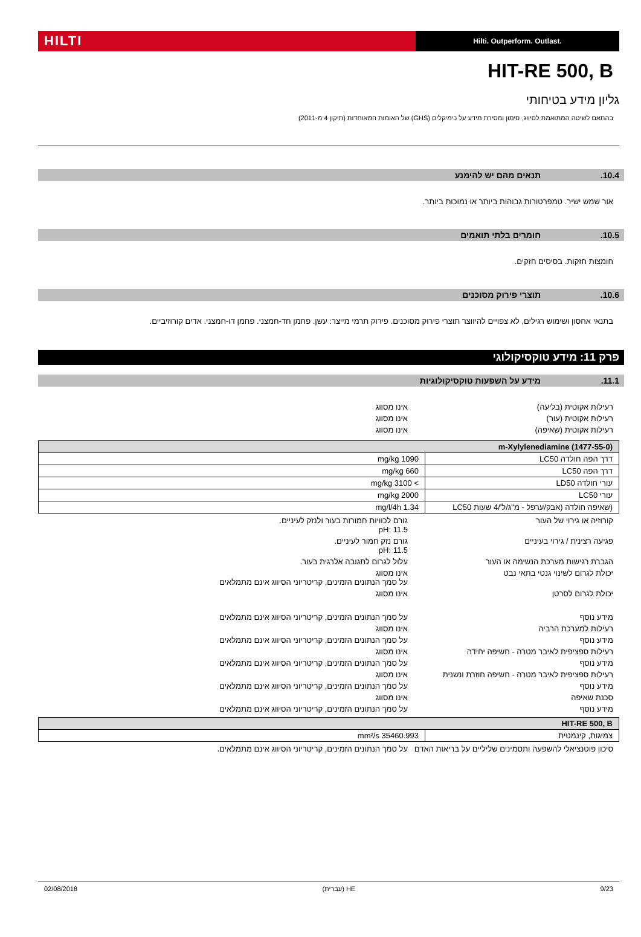HILTI
Hilti. Outperform. Outlast.
HIT-RE 500, B
גליון מידע בטיחותי
בהתאם לשיטה המתואמת לסיווג, סימון ומסירת מידע על כימיקלים (GHS) של האומות המאוחדות (תיקון 4 מ-2011)
10.4. תנאים מהם יש להימנע
אור שמש ישיר. טמפרטורות גבוהות ביותר או נמוכות ביותר.
10.5. חומרים בלתי תואמים
חומצות חזקות. בסיסים חזקים.
10.6. תוצרי פירוק מסוכנים
בתנאי אחסון ושימוש רגילים, לא צפויים להיווצר תוצרי פירוק מסוכנים. פירוק תרמי מייצר: עשן. פחמן חד-חמצני. פחמן דו-חמצני. אדים קורוזיביים.
פרק 11: מידע טוקסיקולוגי
11.1. מידע על השפעות טוקסיקולוגיות
רעילות אקוטית (בליעה) אינו מסווג
רעילות אקוטית (עור) אינו מסווג
רעילות אקוטית (שאיפה) אינו מסווג
| m-Xylylenediamine (1477-55-0) | |
| --- | --- |
| דרך הפה חולדה LC50 | 1090 mg/kg |
| דרך הפה LC50 | 660 mg/kg |
| עורי חולדה LD50 | > 3100 mg/kg |
| עורי LC50 | 2000 mg/kg |
| (שאיפה חולדה (אבק/ערפל - מ"ג/ל'/4 שעות LC50 | 1.34 mg/l/4h |
קורוזיה או גירוי של העור גורם לכוויות חמורות בעור ולנזק לעיניים.
pH: 11.5
פגיעה רצינית / גירוי בעיניים גורם נזק חמור לעיניים.
pH: 11.5
הגברת רגישות מערכת הנשימה או העור עלול לגרום לתגובה אלרגית בעור.
יכולת לגרום לשינוי גנטי בתאי נבט אינו מסווג
על סמך הנתונים הזמינים, קריטריוני הסיווג אינם מתמלאים
יכולת לגרום לסרטן אינו מסווג
מידע נוסף על סמך הנתונים הזמינים, קריטריוני הסיווג אינם מתמלאים
רעילות למערכת הרביה אינו מסווג
מידע נוסף על סמך הנתונים הזמינים, קריטריוני הסיווג אינם מתמלאים
רעילות ספציפית לאיבר מטרה - חשיפה יחידה אינו מסווג
מידע נוסף על סמך הנתונים הזמינים, קריטריוני הסיווג אינם מתמלאים
רעילות ספציפית לאיבר מטרה - חשיפה חוזרת ונשנית
אינו מסווג
מידע נוסף על סמך הנתונים הזמינים, קריטריוני הסיווג אינם מתמלאים
סכנת שאיפה אינו מסווג
מידע נוסף על סמך הנתונים הזמינים, קריטריוני הסיווג אינם מתמלאים
| HIT-RE 500, B | |
| --- | --- |
| צמיגות, קינמטית | 35460.993 mm²/s |
סיכון פוטנציאלי להשפעה ותסמינים שליליים על בריאות האדם
על סמך הנתונים הזמינים, קריטריוני הסיווג אינם מתמלאים.
9/23 HE (עברית) 02/08/2018